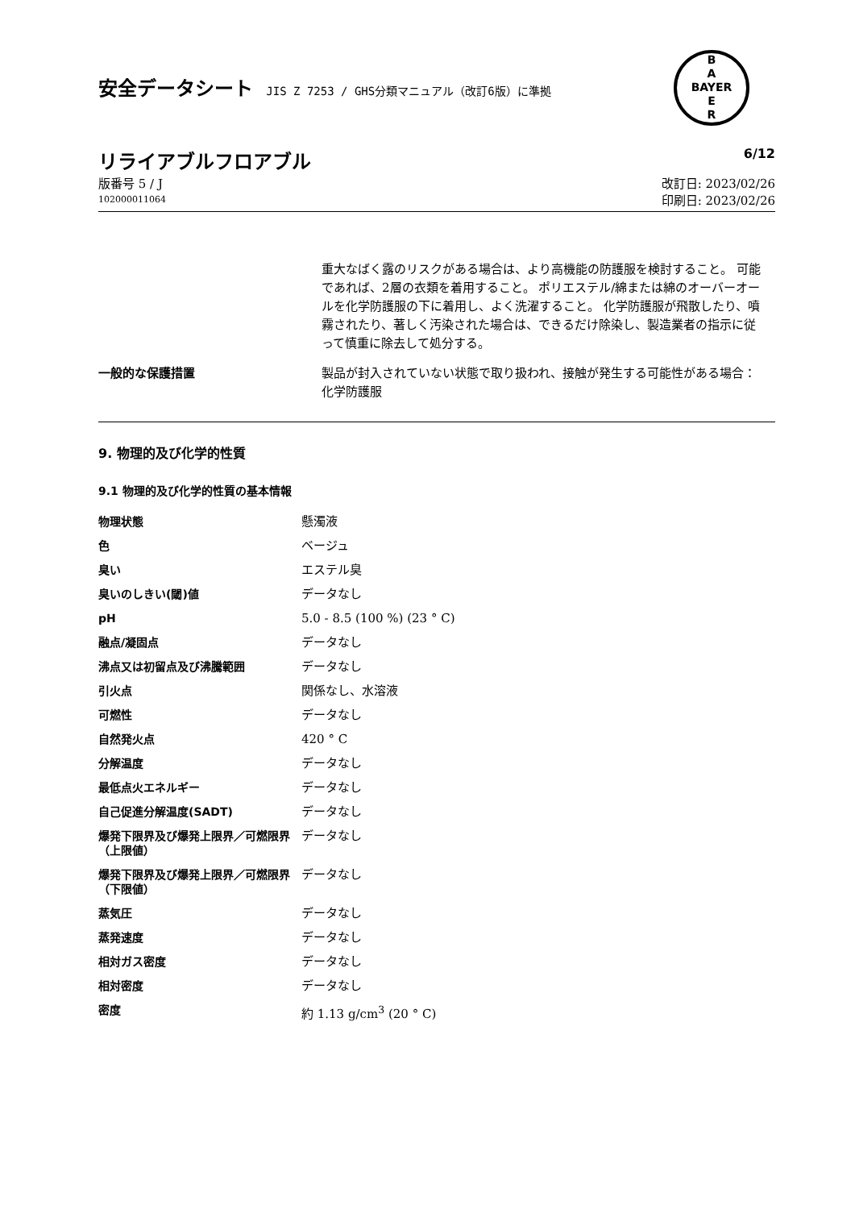B
A
BAYER
E
R
安全データシート JIS Z 7253 / GHS分類マニュアル（改訂6版）に準拠
リライアブルフロアブル
6/12
版番号 5 / J
102000011064
改訂日: 2023/02/26
印刷日: 2023/02/26
重大なばく露のリスクがある場合は、より高機能の防護服を検討すること。 可能であれば、2層の衣類を着用すること。 ポリエステル/綿または綿のオーバーオールを化学防護服の下に着用し、よく洗濯すること。 化学防護服が飛散したり、噴霧されたり、著しく汚染された場合は、できるだけ除染し、製造業者の指示に従って慎重に除去して処分する。
一般的な保護措置 製品が封入されていない状態で取り扱われ、接触が発生する可能性がある場合：
化学防護服
9. 物理的及び化学的性質
9.1 物理的及び化学的性質の基本情報
| 物理状態 | 懸濁液 |
| 色 | ベージュ |
| 臭い | エステル臭 |
| 臭いのしきい(閾)値 | データなし |
| pH | 5.0 - 8.5 (100 %) (23 ° C) |
| 融点/凝固点 | データなし |
| 沸点又は初留点及び沸騰範囲 | データなし |
| 引火点 | 関係なし、水溶液 |
| 可燃性 | データなし |
| 自然発火点 | 420 ° C |
| 分解温度 | データなし |
| 最低点火エネルギー | データなし |
| 自己促進分解温度(SADT) | データなし |
| 爆発下限界及び爆発上限界／可燃限界（上限値） | データなし |
| 爆発下限界及び爆発上限界／可燃限界（下限値） | データなし |
| 蒸気圧 | データなし |
| 蒸発速度 | データなし |
| 相対ガス密度 | データなし |
| 相対密度 | データなし |
| 密度 | 約 1.13 g/cm<sup>3</sup> (20 ° C) |